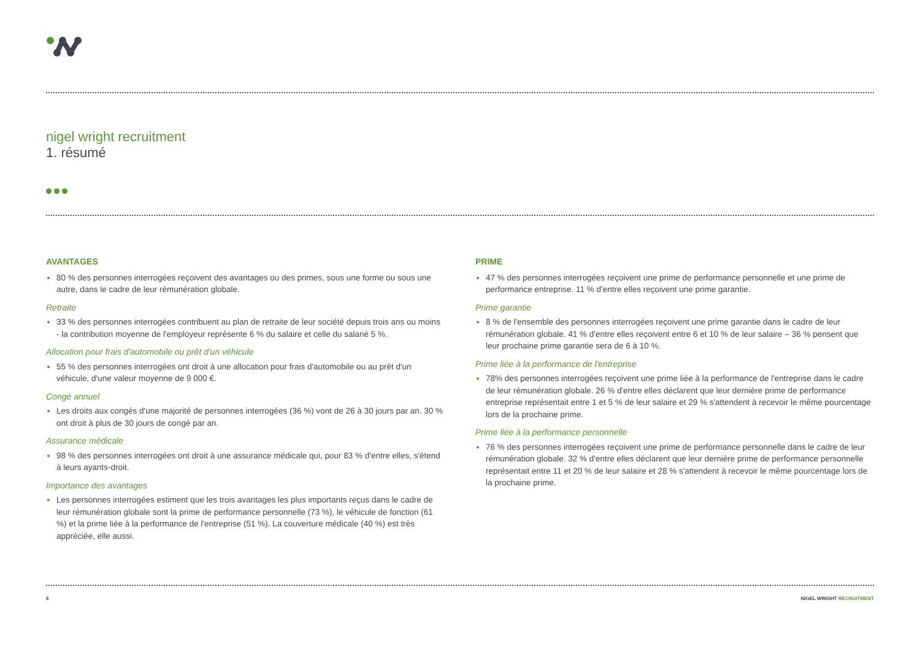nigel wright recruitment
1. résumé
AVANTAGES
80 % des personnes interrogées reçoivent des avantages ou des primes, sous une forme ou sous une autre, dans le cadre de leur rémunération globale.
Retraite
33 % des personnes interrogées contribuent au plan de retraite de leur société depuis trois ans ou moins - la contribution moyenne de l'employeur représente 6 % du salaire et celle du salarié 5 %.
Allocation pour frais d'automobile ou prêt d'un véhicule
55 % des personnes interrogées ont droit à une allocation pour frais d'automobile ou au prêt d'un véhicule, d'une valeur moyenne de 9 000 €.
Congé annuel
Les droits aux congés d'une majorité de personnes interrogées (36 %) vont de 26 à 30 jours par an. 30 % ont droit à plus de 30 jours de congé par an.
Assurance médicale
98 % des personnes interrogées ont droit à une assurance médicale qui, pour 83 % d'entre elles, s'étend à leurs ayants-droit.
Importance des avantages
Les personnes interrogées estiment que les trois avantages les plus importants reçus dans le cadre de leur rémunération globale sont la prime de performance personnelle (73 %), le véhicule de fonction (61 %) et la prime liée à la performance de l'entreprise (51 %). La couverture médicale (40 %) est très appréciée, elle aussi.
PRIME
47 % des personnes interrogées reçoivent une prime de performance personnelle et une prime de performance entreprise. 11 % d'entre elles reçoivent une prime garantie.
Prime garantie
8 % de l'ensemble des personnes interrogées reçoivent une prime garantie dans le cadre de leur rémunération globale. 41 % d'entre elles reçoivent entre 6 et 10 % de leur salaire – 36 % pensent que leur prochaine prime garantie sera de 6 à 10 %.
Prime liée à la performance de l'entreprise
78% des personnes interrogées reçoivent une prime liée à la performance de l'entreprise dans le cadre de leur rémunération globale. 26 % d'entre elles déclarent que leur dernière prime de performance entreprise représentait entre 1 et 5 % de leur salaire et 29 % s'attendent à recevoir le même pourcentage lors de la prochaine prime.
Prime liée à la performance personnelle
76 % des personnes interrogées reçoivent une prime de performance personnelle dans le cadre de leur rémunération globale. 32 % d'entre elles déclarent que leur dernière prime de performance personnelle représentait entre 11 et 20 % de leur salaire et 28 % s'attendent à recevoir le même pourcentage lors de la prochaine prime.
6 NIGEL WRIGHT RECRUITMENT